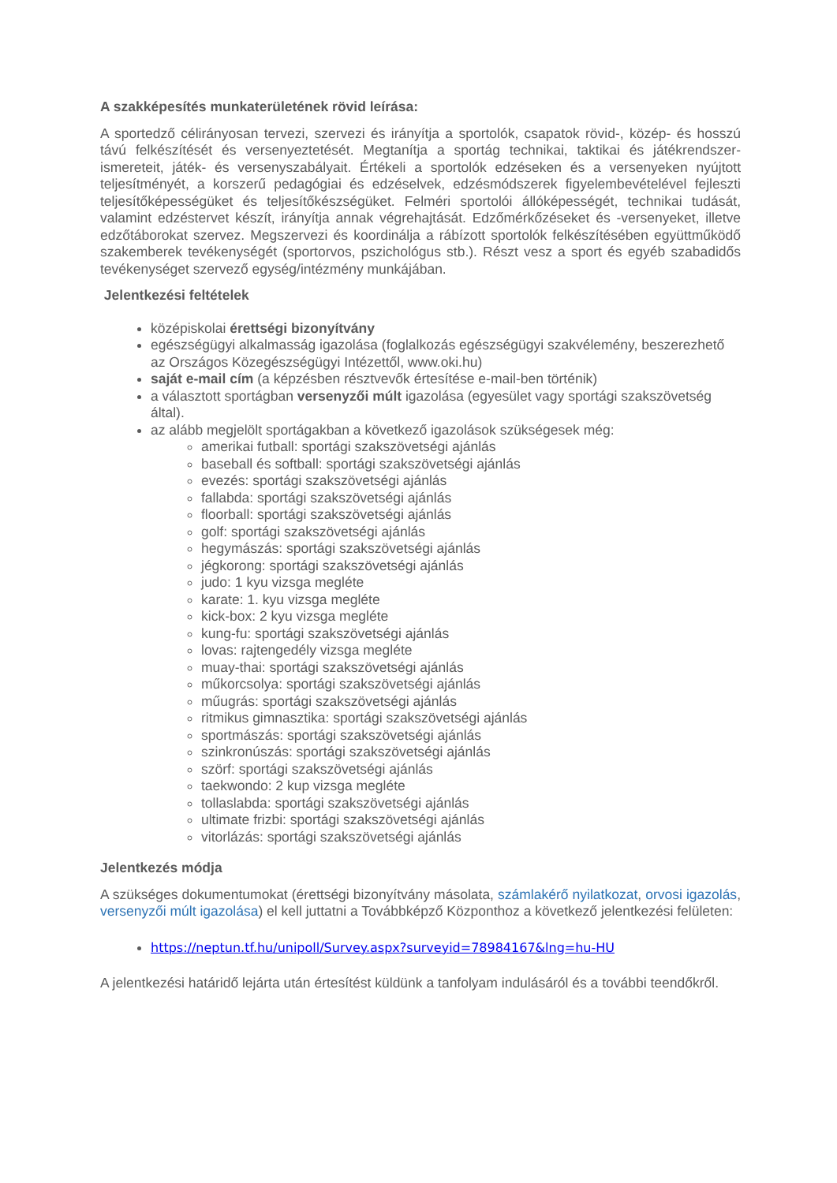A szakképesítés munkaterületének rövid leírása:
A sportedző célirányosan tervezi, szervezi és irányítja a sportolók, csapatok rövid-, közép- és hosszú távú felkészítését és versenyeztetését. Megtanítja a sportág technikai, taktikai és játékrendszer-ismereteit, játék- és versenyszabályait. Értékeli a sportolók edzéseken és a versenyeken nyújtott teljesítményét, a korszerű pedagógiai és edzéselvek, edzésmódszerek figyelembevételével fejleszti teljesítőképességüket és teljesítőkészségüket. Felméri sportolói állóképességét, technikai tudását, valamint edzéstervet készít, irányítja annak végrehajtását. Edzőmérkőzéseket és -versenyeket, illetve edzőtáborokat szervez. Megszervezi és koordinálja a rábízott sportolók felkészítésében együttműködő szakemberek tevékenységét (sportorvos, pszichológus stb.). Részt vesz a sport és egyéb szabadidős tevékenységet szervező egység/intézmény munkájában.
Jelentkezési feltételek
középiskolai érettségi bizonyítvány
egészségügyi alkalmasság igazolása (foglalkozás egészségügyi szakvélemény, beszerezhető az Országos Közegészségügyi Intézettől, www.oki.hu)
saját e-mail cím (a képzésben résztvevők értesítése e-mail-ben történik)
a választott sportágban versenyzői múlt igazolása (egyesület vagy sportági szakszövetség által).
az alább megjelölt sportágakban a következő igazolások szükségesek még:
amerikai futball: sportági szakszövetségi ajánlás
baseball és softball: sportági szakszövetségi ajánlás
evezés: sportági szakszövetségi ajánlás
fallabda: sportági szakszövetségi ajánlás
floorball: sportági szakszövetségi ajánlás
golf: sportági szakszövetségi ajánlás
hegymászás: sportági szakszövetségi ajánlás
jégkorong: sportági szakszövetségi ajánlás
judo: 1 kyu vizsga megléte
karate: 1. kyu vizsga megléte
kick-box: 2 kyu vizsga megléte
kung-fu: sportági szakszövetségi ajánlás
lovas: rajtengedély vizsga megléte
muay-thai: sportági szakszövetségi ajánlás
műkorcsolya: sportági szakszövetségi ajánlás
műugrás: sportági szakszövetségi ajánlás
ritmikus gimnasztika: sportági szakszövetségi ajánlás
sportmászás: sportági szakszövetségi ajánlás
szinkronúszás: sportági szakszövetségi ajánlás
szörf: sportági szakszövetségi ajánlás
taekwondo: 2 kup vizsga megléte
tollaslabda: sportági szakszövetségi ajánlás
ultimate frizbi: sportági szakszövetségi ajánlás
vitorlázás: sportági szakszövetségi ajánlás
Jelentkezés módja
A szükséges dokumentumokat (érettségi bizonyítvány másolata, számlakérő nyilatkozat, orvosi igazolás, versenyzői múlt igazolása) el kell juttatni a Továbbképző Központhoz a következő jelentkezési felületen:
https://neptun.tf.hu/unipoll/Survey.aspx?surveyid=78984167&lng=hu-HU
A jelentkezési határidő lejárta után értesítést küldünk a tanfolyam indulásáról és a további teendőkről.